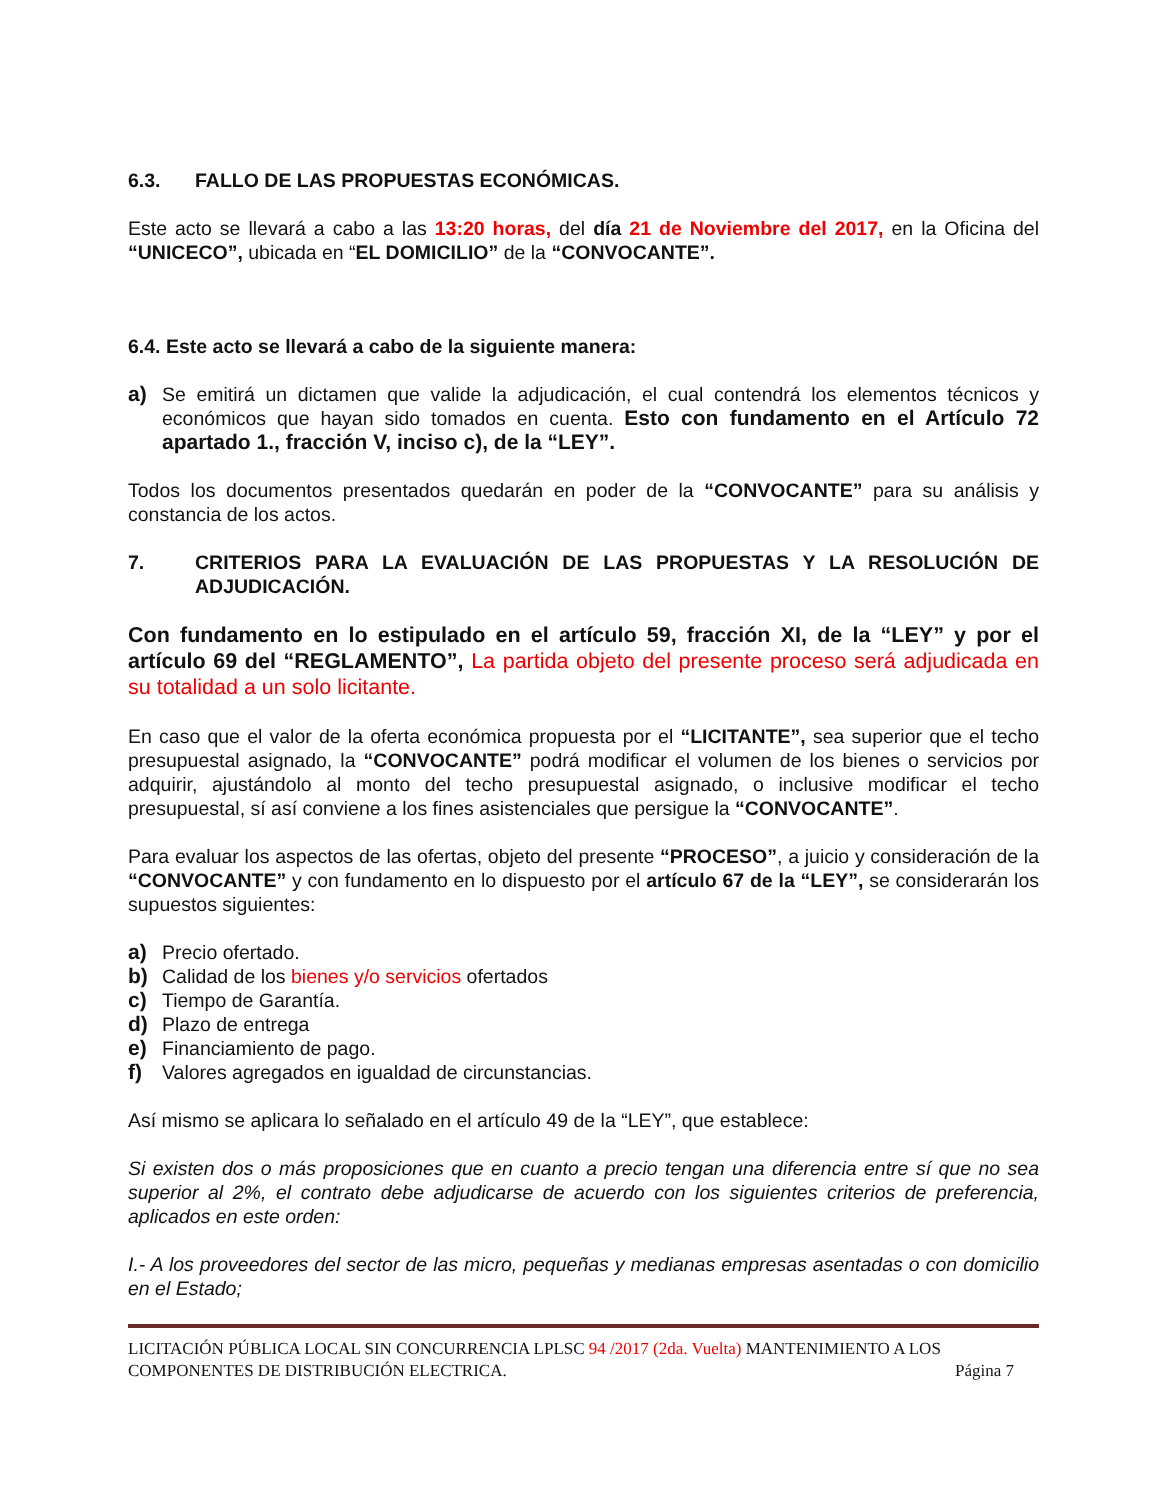6.3. FALLO DE LAS PROPUESTAS ECONÓMICAS.
Este acto se llevará a cabo a las 13:20 horas, del día 21 de Noviembre del 2017, en la Oficina del “UNICECO”, ubicada en “EL DOMICILIO” de la “CONVOCANTE”.
6.4. Este acto se llevará a cabo de la siguiente manera:
a) Se emitirá un dictamen que valide la adjudicación, el cual contendrá los elementos técnicos y económicos que hayan sido tomados en cuenta. Esto con fundamento en el Artículo 72 apartado 1., fracción V, inciso c), de la “LEY”.
Todos los documentos presentados quedarán en poder de la “CONVOCANTE” para su análisis y constancia de los actos.
7. CRITERIOS PARA LA EVALUACIÓN DE LAS PROPUESTAS Y LA RESOLUCIÓN DE ADJUDICACIÓN.
Con fundamento en lo estipulado en el artículo 59, fracción XI, de la “LEY” y por el artículo 69 del “REGLAMENTO”, La partida objeto del presente proceso será adjudicada en su totalidad a un solo licitante.
En caso que el valor de la oferta económica propuesta por el “LICITANTE”, sea superior que el techo presupuestal asignado, la “CONVOCANTE” podrá modificar el volumen de los bienes o servicios por adquirir, ajustándolo al monto del techo presupuestal asignado, o inclusive modificar el techo presupuestal, sí así conviene a los fines asistenciales que persigue la “CONVOCANTE”.
Para evaluar los aspectos de las ofertas, objeto del presente “PROCESO”, a juicio y consideración de la “CONVOCANTE” y con fundamento en lo dispuesto por el artículo 67 de la “LEY”, se considerarán los supuestos siguientes:
a) Precio ofertado.
b) Calidad de los bienes y/o servicios ofertados
c) Tiempo de Garantía.
d) Plazo de entrega
e) Financiamiento de pago.
f) Valores agregados en igualdad de circunstancias.
Así mismo se aplicara lo señalado en el artículo 49 de la “LEY”, que establece:
Si existen dos o más proposiciones que en cuanto a precio tengan una diferencia entre sí que no sea superior al 2%, el contrato debe adjudicarse de acuerdo con los siguientes criterios de preferencia, aplicados en este orden:
I.- A los proveedores del sector de las micro, pequeñas y medianas empresas asentadas o con domicilio en el Estado;
LICITACIÓN PÚBLICA LOCAL SIN CONCURRENCIA LPLSC 94 /2017 (2da. Vuelta) MANTENIMIENTO A LOS
COMPONENTES DE DISTRIBUCIÓN ELECTRICA. Página 7